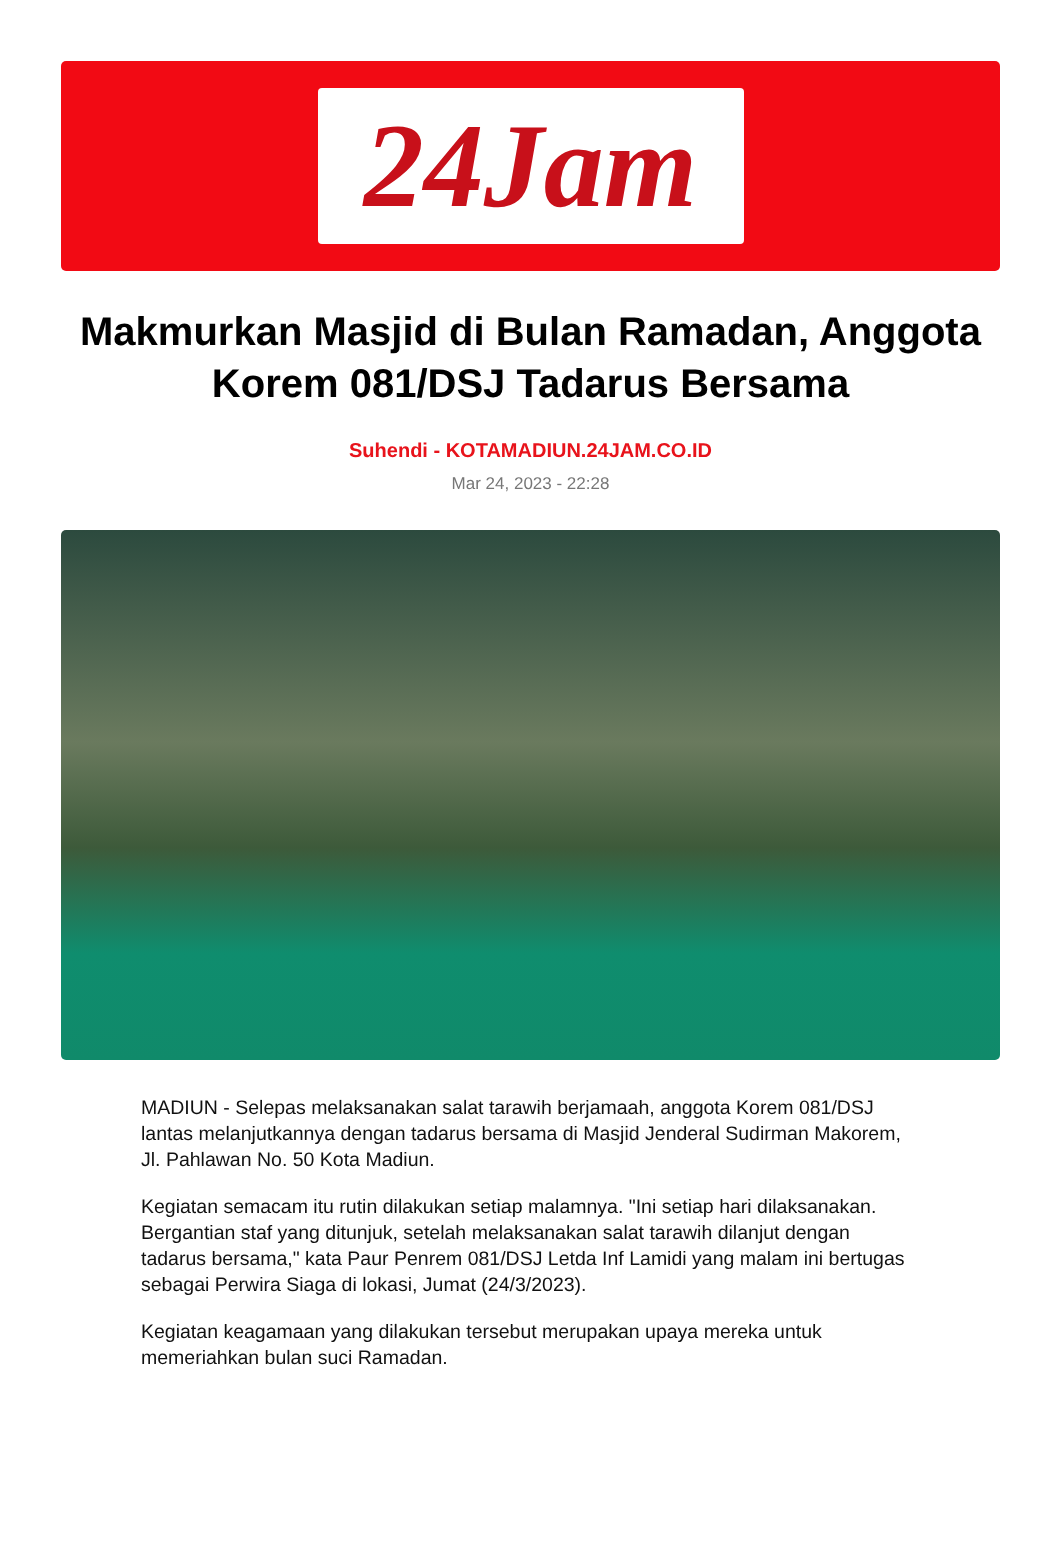24Jam
Makmurkan Masjid di Bulan Ramadan, Anggota Korem 081/DSJ Tadarus Bersama
Suhendi - KOTAMADIUN.24JAM.CO.ID
Mar 24, 2023 - 22:28
MADIUN - Selepas melaksanakan salat tarawih berjamaah, anggota Korem 081/DSJ lantas melanjutkannya dengan tadarus bersama di Masjid Jenderal Sudirman Makorem, Jl. Pahlawan No. 50 Kota Madiun.
Kegiatan semacam itu rutin dilakukan setiap malamnya. "Ini setiap hari dilaksanakan. Bergantian staf yang ditunjuk, setelah melaksanakan salat tarawih dilanjut dengan tadarus bersama," kata Paur Penrem 081/DSJ Letda Inf Lamidi yang malam ini bertugas sebagai Perwira Siaga di lokasi, Jumat (24/3/2023).
Kegiatan keagamaan yang dilakukan tersebut merupakan upaya mereka untuk memeriahkan bulan suci Ramadan.